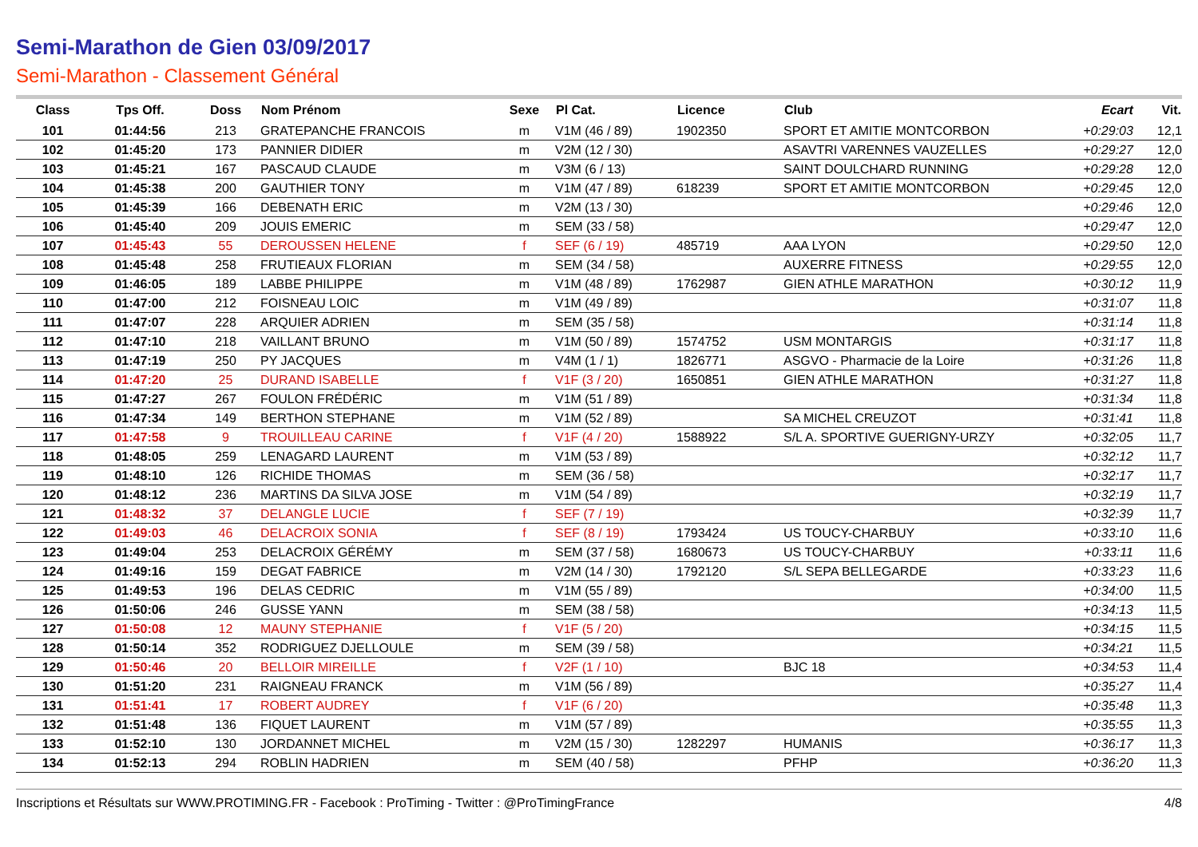Semi-Marathon de Gien 03/09/2017
Semi-Marathon - Classement Général
| Class | Tps Off. | Doss | Nom Prénom | Sexe | Pl Cat. | Licence | Club | Ecart | Vit. |
| --- | --- | --- | --- | --- | --- | --- | --- | --- | --- |
| 101 | 01:44:56 | 213 | GRATEPANCHE FRANCOIS | m | V1M (46 / 89) | 1902350 | SPORT ET AMITIE MONTCORBON | +0:29:03 | 12,1 |
| 102 | 01:45:20 | 173 | PANNIER DIDIER | m | V2M (12 / 30) | | ASAVTRI VARENNES VAUZELLES | +0:29:27 | 12,0 |
| 103 | 01:45:21 | 167 | PASCAUD CLAUDE | m | V3M (6 / 13) | | SAINT DOULCHARD RUNNING | +0:29:28 | 12,0 |
| 104 | 01:45:38 | 200 | GAUTHIER TONY | m | V1M (47 / 89) | 618239 | SPORT ET AMITIE MONTCORBON | +0:29:45 | 12,0 |
| 105 | 01:45:39 | 166 | DEBENATH ERIC | m | V2M (13 / 30) | | | +0:29:46 | 12,0 |
| 106 | 01:45:40 | 209 | JOUIS EMERIC | m | SEM (33 / 58) | | | +0:29:47 | 12,0 |
| 107 | 01:45:43 | 55 | DEROUSSEN HELENE | f | SEF (6 / 19) | 485719 | AAA LYON | +0:29:50 | 12,0 |
| 108 | 01:45:48 | 258 | FRUTIEAUX FLORIAN | m | SEM (34 / 58) | | AUXERRE FITNESS | +0:29:55 | 12,0 |
| 109 | 01:46:05 | 189 | LABBE PHILIPPE | m | V1M (48 / 89) | 1762987 | GIEN ATHLE MARATHON | +0:30:12 | 11,9 |
| 110 | 01:47:00 | 212 | FOISNEAU LOIC | m | V1M (49 / 89) | | | +0:31:07 | 11,8 |
| 111 | 01:47:07 | 228 | ARQUIER ADRIEN | m | SEM (35 / 58) | | | +0:31:14 | 11,8 |
| 112 | 01:47:10 | 218 | VAILLANT BRUNO | m | V1M (50 / 89) | 1574752 | USM MONTARGIS | +0:31:17 | 11,8 |
| 113 | 01:47:19 | 250 | PY JACQUES | m | V4M (1 / 1) | 1826771 | ASGVO - Pharmacie de la Loire | +0:31:26 | 11,8 |
| 114 | 01:47:20 | 25 | DURAND ISABELLE | f | V1F (3 / 20) | 1650851 | GIEN ATHLE MARATHON | +0:31:27 | 11,8 |
| 115 | 01:47:27 | 267 | FOULON FRÉDÉRIC | m | V1M (51 / 89) | | | +0:31:34 | 11,8 |
| 116 | 01:47:34 | 149 | BERTHON STEPHANE | m | V1M (52 / 89) | | SA MICHEL CREUZOT | +0:31:41 | 11,8 |
| 117 | 01:47:58 | 9 | TROUILLEAU CARINE | f | V1F (4 / 20) | 1588922 | S/L A. SPORTIVE GUERIGNY-URZY | +0:32:05 | 11,7 |
| 118 | 01:48:05 | 259 | LENAGARD LAURENT | m | V1M (53 / 89) | | | +0:32:12 | 11,7 |
| 119 | 01:48:10 | 126 | RICHIDE THOMAS | m | SEM (36 / 58) | | | +0:32:17 | 11,7 |
| 120 | 01:48:12 | 236 | MARTINS DA SILVA JOSE | m | V1M (54 / 89) | | | +0:32:19 | 11,7 |
| 121 | 01:48:32 | 37 | DELANGLE LUCIE | f | SEF (7 / 19) | | | +0:32:39 | 11,7 |
| 122 | 01:49:03 | 46 | DELACROIX SONIA | f | SEF (8 / 19) | 1793424 | US TOUCY-CHARBUY | +0:33:10 | 11,6 |
| 123 | 01:49:04 | 253 | DELACROIX GÉRÉMY | m | SEM (37 / 58) | 1680673 | US TOUCY-CHARBUY | +0:33:11 | 11,6 |
| 124 | 01:49:16 | 159 | DEGAT FABRICE | m | V2M (14 / 30) | 1792120 | S/L SEPA BELLEGARDE | +0:33:23 | 11,6 |
| 125 | 01:49:53 | 196 | DELAS CEDRIC | m | V1M (55 / 89) | | | +0:34:00 | 11,5 |
| 126 | 01:50:06 | 246 | GUSSE YANN | m | SEM (38 / 58) | | | +0:34:13 | 11,5 |
| 127 | 01:50:08 | 12 | MAUNY STEPHANIE | f | V1F (5 / 20) | | | +0:34:15 | 11,5 |
| 128 | 01:50:14 | 352 | RODRIGUEZ DJELLOULE | m | SEM (39 / 58) | | | +0:34:21 | 11,5 |
| 129 | 01:50:46 | 20 | BELLOIR MIREILLE | f | V2F (1 / 10) | | BJC 18 | +0:34:53 | 11,4 |
| 130 | 01:51:20 | 231 | RAIGNEAU FRANCK | m | V1M (56 / 89) | | | +0:35:27 | 11,4 |
| 131 | 01:51:41 | 17 | ROBERT AUDREY | f | V1F (6 / 20) | | | +0:35:48 | 11,3 |
| 132 | 01:51:48 | 136 | FIQUET LAURENT | m | V1M (57 / 89) | | | +0:35:55 | 11,3 |
| 133 | 01:52:10 | 130 | JORDANNET MICHEL | m | V2M (15 / 30) | 1282297 | HUMANIS | +0:36:17 | 11,3 |
| 134 | 01:52:13 | 294 | ROBLIN HADRIEN | m | SEM (40 / 58) | | PFHP | +0:36:20 | 11,3 |
Inscriptions et Résultats sur WWW.PROTIMING.FR - Facebook : ProTiming - Twitter : @ProTimingFrance 4/8